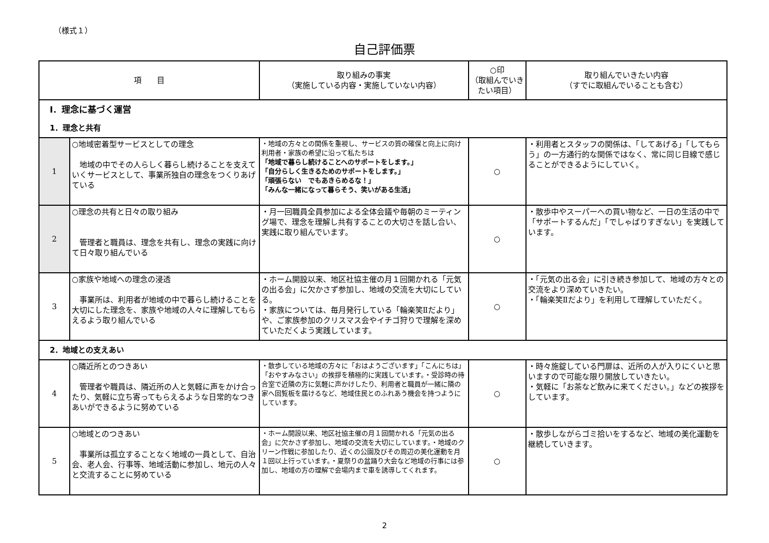（様式１）
自己評価票
| 項 目 | | 取り組みの事実 （実施している内容・実施していない内容） | ○印 （取組んでいきたい項目） | 取り組んでいきたい内容 （すでに取組んでいることも含む） |
| --- | --- | --- | --- | --- |
| Ⅰ．理念に基づく運営 | | | | |
| 1．理念と共有 | | | | |
| 1 | ○地域密着型サービスとしての理念 地域の中でその人らしく暮らし続けることを支えていくサービスとして、事業所独自の理念をつくりあげている | ・地域の方々との関係を重視し、サービスの質の確保と向上に向け 利用者・家族の希望に沿って私たちは 「地域で暮らし続けることへのサポートをします。」 「自分らしく生きるためのサポートをします。」 「頑張らない でもあきらめるな！」 「みんな一緒になって暮らそう、笑いがある生活」 | ○ | ・利用者とスタッフの関係は、「してあげる」「してもらう」の一方通行的な関係ではなく、常に同じ目線で感じることができるようにしていく。 |
| 2 | ○理念の共有と日々の取り組み 管理者と職員は、理念を共有し、理念の実践に向けて日々取り組んでいる | ・月一回職員全員参加による全体会議や毎朝のミーティング場で、理念を理解し共有することの大切さを話し合い、実践に取り組んでいます。 | ○ | ・散歩中やスーパーへの買い物など、一日の生活の中で「サポートするんだ」「でしゃばりすぎない」を実践しています。 |
| 3 | ○家族や地域への理念の浸透 事業所は、利用者が地域の中で暮らし続けることを大切にした理念を、家族や地域の人々に理解してもらえるよう取り組んでいる | ・ホーム開設以来、地区社協主催の月１回開かれる「元気の出る会」に欠かさず参加し、地域の交流を大切にしている。 ・家族については、毎月発行している「輪楽笑Ⅱだより」や、ご家族参加のクリスマス会やイチゴ狩りで理解を深めていただくよう実践しています。 | ○ | ・「元気の出る会」に引き続き参加して、地域の方々との交流をより深めていきたい。 ・「輪楽笑Ⅱだより」を利用して理解していただく。 |
| 2．地域との支えあい | | | | |
| 4 | ○隣近所とのつきあい 管理者や職員は、隣近所の人と気軽に声をかけ合ったり、気軽に立ち寄ってもらえるような日常的なつきあいができるように努めている | ・散歩している地域の方々に「おはようございます」「こんにちは」「おやすみなさい」の挨拶を積極的に実践しています。・受診時の待合室で近隣の方に気軽に声かけしたり、利用者と職員が一緒に隣の家へ回覧板を届けるなど、地域住民とのふれあう機会を持つようにしています。 | ○ | ・時々施錠している門扉は、近所の人が入りにくいと思いますので可能な限り開放していきたい。 ・気軽に「お茶など飲みに来てください。」などの挨拶をしています。 |
| 5 | ○地域とのつきあい 事業所は孤立することなく地域の一員として、自治会、老人会、行事等、地域活動に参加し、地元の人々と交流することに努めている | ・ホーム開設以来、地区社協主催の月１回開かれる「元気の出る会」に欠かさず参加し、地域の交流を大切にしています。・地域のクリーン作戦に参加したり、近くの公園及びその周辺の美化運動を月１回以上行っています。・夏祭りの盆踊り大会など地域の行事には参加し、地域の方の理解で会場内まで車を誘導してくれます。 | ○ | ・散歩しながらゴミ拾いをするなど、地域の美化運動を継続していきます。 |
2